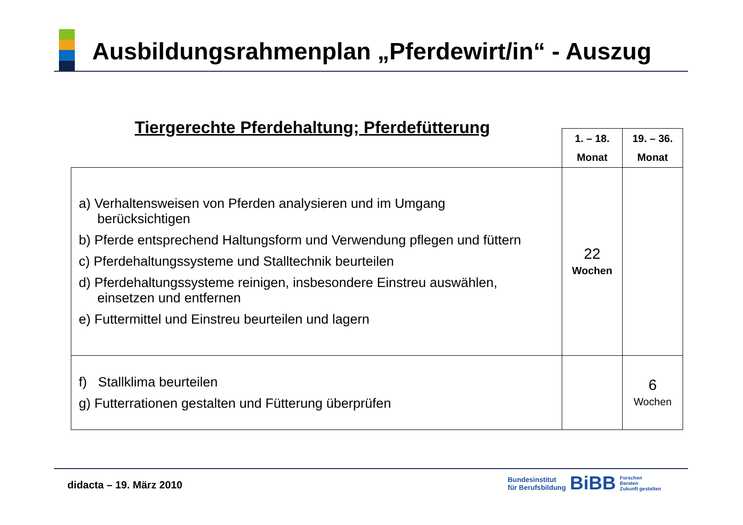Ausbildungsrahmenplan „Pferdewirt/in“ - Auszug
Tiergerechte Pferdehaltung; Pferdefütterung
| | 1. – 18. Monat | 19. – 36. Monat |
| a) Verhaltensweisen von Pferden analysieren und im Umgang berücksichtigen b) Pferde entsprechend Haltungsform und Verwendung pflegen und füttern c) Pferdehaltungssysteme und Stalltechnik beurteilen d) Pferdehaltungssysteme reinigen, insbesondere Einstreu auswählen, einsetzen und entfernen e) Futtermittel und Einstreu beurteilen und lagern | 22 Wochen | |
| f) Stallklima beurteilen g) Futterrationen gestalten und Fütterung überprüfen | | 6 Wochen |
didacta – 19. März 2010
Bundesinstitut
für Berufsbildung
BiBB
Forschen
Beraten
Zukunft gestalten